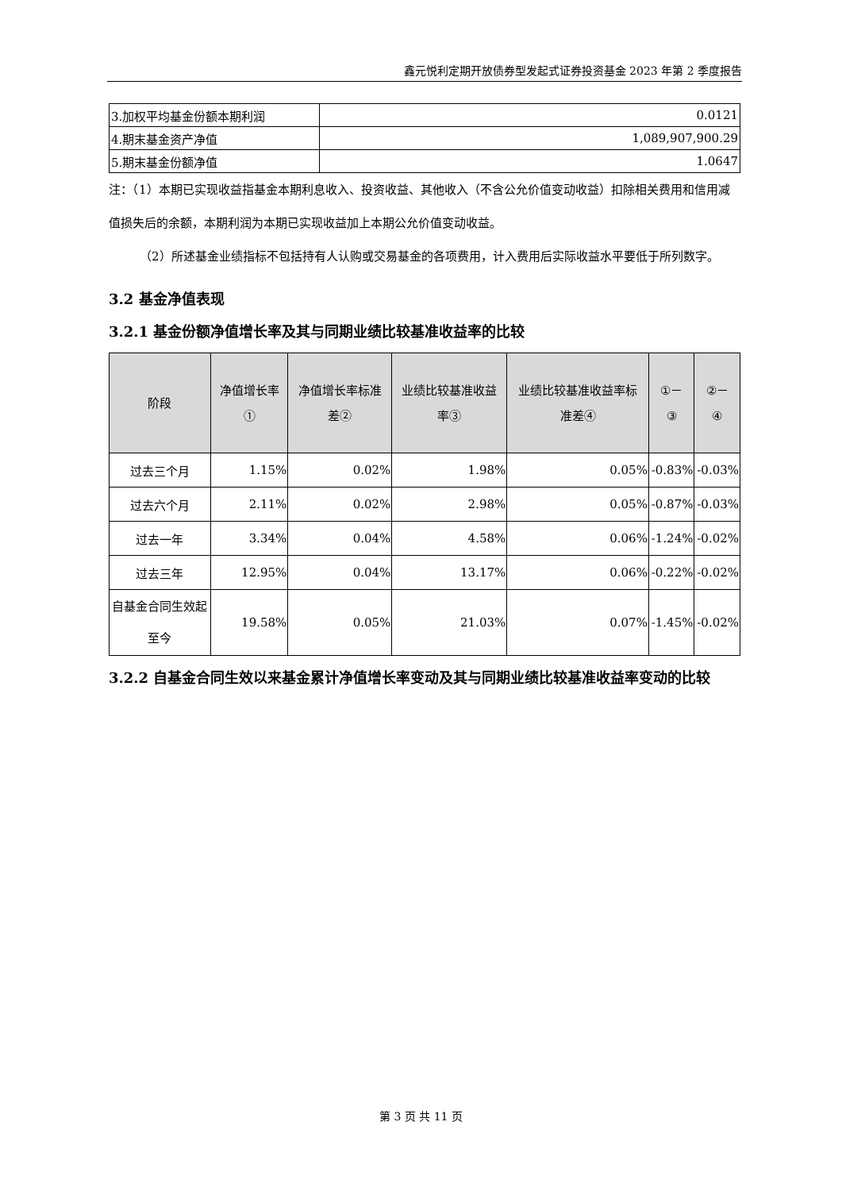鑫元悦利定期开放债券型发起式证券投资基金 2023 年第 2 季度报告
| 3.加权平均基金份额本期利润 | 0.0121 |
| 4.期末基金资产净值 | 1,089,907,900.29 |
| 5.期末基金份额净值 | 1.0647 |
注：（1）本期已实现收益指基金本期利息收入、投资收益、其他收入（不含公允价值变动收益）扣除相关费用和信用减值损失后的余额，本期利润为本期已实现收益加上本期公允价值变动收益。
（2）所述基金业绩指标不包括持有人认购或交易基金的各项费用，计入费用后实际收益水平要低于所列数字。
3.2 基金净值表现
3.2.1 基金份额净值增长率及其与同期业绩比较基准收益率的比较
| 阶段 | 净值增长率① | 净值增长率标准差② | 业绩比较基准收益率③ | 业绩比较基准收益率标准差④ | ①－③ | ②－④ |
| --- | --- | --- | --- | --- | --- | --- |
| 过去三个月 | 1.15% | 0.02% | 1.98% | 0.05% | -0.83% | -0.03% |
| 过去六个月 | 2.11% | 0.02% | 2.98% | 0.05% | -0.87% | -0.03% |
| 过去一年 | 3.34% | 0.04% | 4.58% | 0.06% | -1.24% | -0.02% |
| 过去三年 | 12.95% | 0.04% | 13.17% | 0.06% | -0.22% | -0.02% |
| 自基金合同生效起至今 | 19.58% | 0.05% | 21.03% | 0.07% | -1.45% | -0.02% |
3.2.2 自基金合同生效以来基金累计净值增长率变动及其与同期业绩比较基准收益率变动的比较
第 3 页 共 11 页